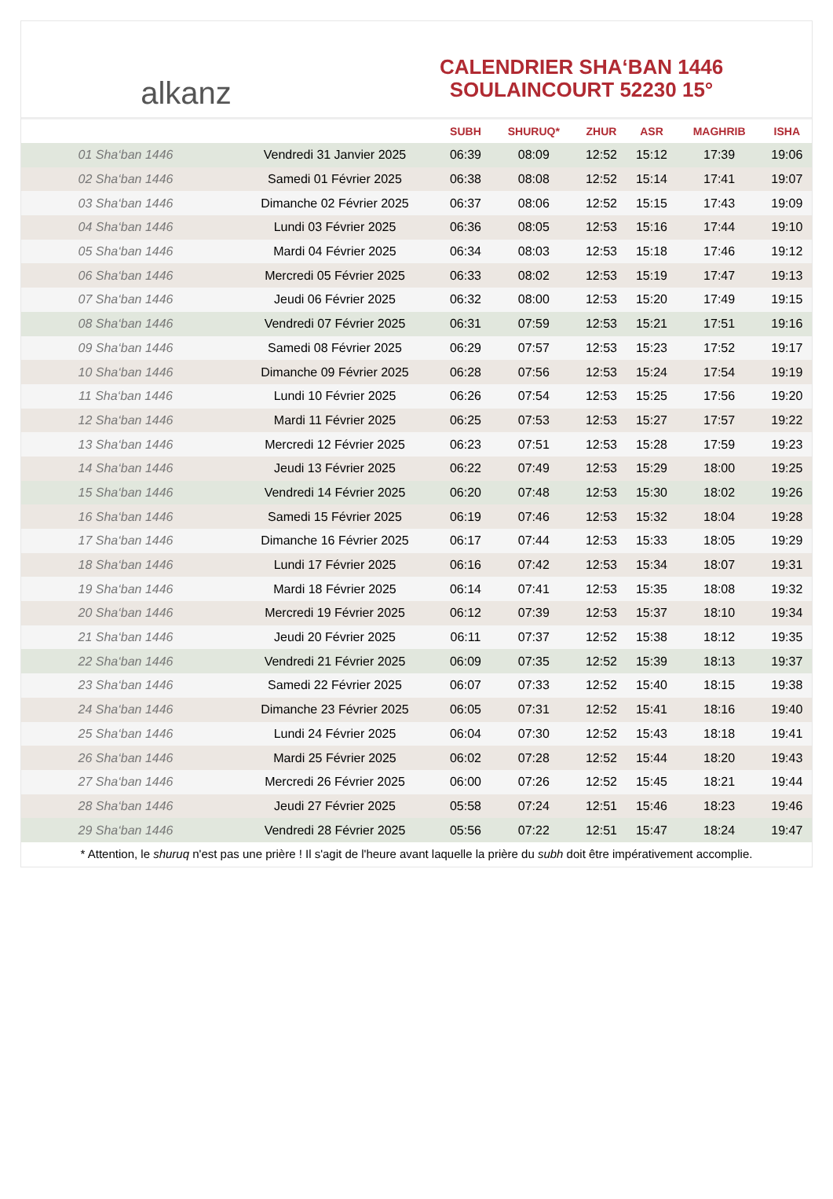alkanz
CALENDRIER SHA‘BAN 1446
SOULAINCOURT 52230 15°
| | | SUBH | SHURUQ* | ZHUR | ASR | MAGHRIB | ISHA |
| --- | --- | --- | --- | --- | --- | --- | --- |
| 01 Sha‘ban 1446 | Vendredi 31 Janvier 2025 | 06:39 | 08:09 | 12:52 | 15:12 | 17:39 | 19:06 |
| 02 Sha‘ban 1446 | Samedi 01 Février 2025 | 06:38 | 08:08 | 12:52 | 15:14 | 17:41 | 19:07 |
| 03 Sha‘ban 1446 | Dimanche 02 Février 2025 | 06:37 | 08:06 | 12:52 | 15:15 | 17:43 | 19:09 |
| 04 Sha‘ban 1446 | Lundi 03 Février 2025 | 06:36 | 08:05 | 12:53 | 15:16 | 17:44 | 19:10 |
| 05 Sha‘ban 1446 | Mardi 04 Février 2025 | 06:34 | 08:03 | 12:53 | 15:18 | 17:46 | 19:12 |
| 06 Sha‘ban 1446 | Mercredi 05 Février 2025 | 06:33 | 08:02 | 12:53 | 15:19 | 17:47 | 19:13 |
| 07 Sha‘ban 1446 | Jeudi 06 Février 2025 | 06:32 | 08:00 | 12:53 | 15:20 | 17:49 | 19:15 |
| 08 Sha‘ban 1446 | Vendredi 07 Février 2025 | 06:31 | 07:59 | 12:53 | 15:21 | 17:51 | 19:16 |
| 09 Sha‘ban 1446 | Samedi 08 Février 2025 | 06:29 | 07:57 | 12:53 | 15:23 | 17:52 | 19:17 |
| 10 Sha‘ban 1446 | Dimanche 09 Février 2025 | 06:28 | 07:56 | 12:53 | 15:24 | 17:54 | 19:19 |
| 11 Sha‘ban 1446 | Lundi 10 Février 2025 | 06:26 | 07:54 | 12:53 | 15:25 | 17:56 | 19:20 |
| 12 Sha‘ban 1446 | Mardi 11 Février 2025 | 06:25 | 07:53 | 12:53 | 15:27 | 17:57 | 19:22 |
| 13 Sha‘ban 1446 | Mercredi 12 Février 2025 | 06:23 | 07:51 | 12:53 | 15:28 | 17:59 | 19:23 |
| 14 Sha‘ban 1446 | Jeudi 13 Février 2025 | 06:22 | 07:49 | 12:53 | 15:29 | 18:00 | 19:25 |
| 15 Sha‘ban 1446 | Vendredi 14 Février 2025 | 06:20 | 07:48 | 12:53 | 15:30 | 18:02 | 19:26 |
| 16 Sha‘ban 1446 | Samedi 15 Février 2025 | 06:19 | 07:46 | 12:53 | 15:32 | 18:04 | 19:28 |
| 17 Sha‘ban 1446 | Dimanche 16 Février 2025 | 06:17 | 07:44 | 12:53 | 15:33 | 18:05 | 19:29 |
| 18 Sha‘ban 1446 | Lundi 17 Février 2025 | 06:16 | 07:42 | 12:53 | 15:34 | 18:07 | 19:31 |
| 19 Sha‘ban 1446 | Mardi 18 Février 2025 | 06:14 | 07:41 | 12:53 | 15:35 | 18:08 | 19:32 |
| 20 Sha‘ban 1446 | Mercredi 19 Février 2025 | 06:12 | 07:39 | 12:53 | 15:37 | 18:10 | 19:34 |
| 21 Sha‘ban 1446 | Jeudi 20 Février 2025 | 06:11 | 07:37 | 12:52 | 15:38 | 18:12 | 19:35 |
| 22 Sha‘ban 1446 | Vendredi 21 Février 2025 | 06:09 | 07:35 | 12:52 | 15:39 | 18:13 | 19:37 |
| 23 Sha‘ban 1446 | Samedi 22 Février 2025 | 06:07 | 07:33 | 12:52 | 15:40 | 18:15 | 19:38 |
| 24 Sha‘ban 1446 | Dimanche 23 Février 2025 | 06:05 | 07:31 | 12:52 | 15:41 | 18:16 | 19:40 |
| 25 Sha‘ban 1446 | Lundi 24 Février 2025 | 06:04 | 07:30 | 12:52 | 15:43 | 18:18 | 19:41 |
| 26 Sha‘ban 1446 | Mardi 25 Février 2025 | 06:02 | 07:28 | 12:52 | 15:44 | 18:20 | 19:43 |
| 27 Sha‘ban 1446 | Mercredi 26 Février 2025 | 06:00 | 07:26 | 12:52 | 15:45 | 18:21 | 19:44 |
| 28 Sha‘ban 1446 | Jeudi 27 Février 2025 | 05:58 | 07:24 | 12:51 | 15:46 | 18:23 | 19:46 |
| 29 Sha‘ban 1446 | Vendredi 28 Février 2025 | 05:56 | 07:22 | 12:51 | 15:47 | 18:24 | 19:47 |
* Attention, le shuruq n'est pas une prière ! Il s'agit de l'heure avant laquelle la prière du subh doit être impérativement accomplie.